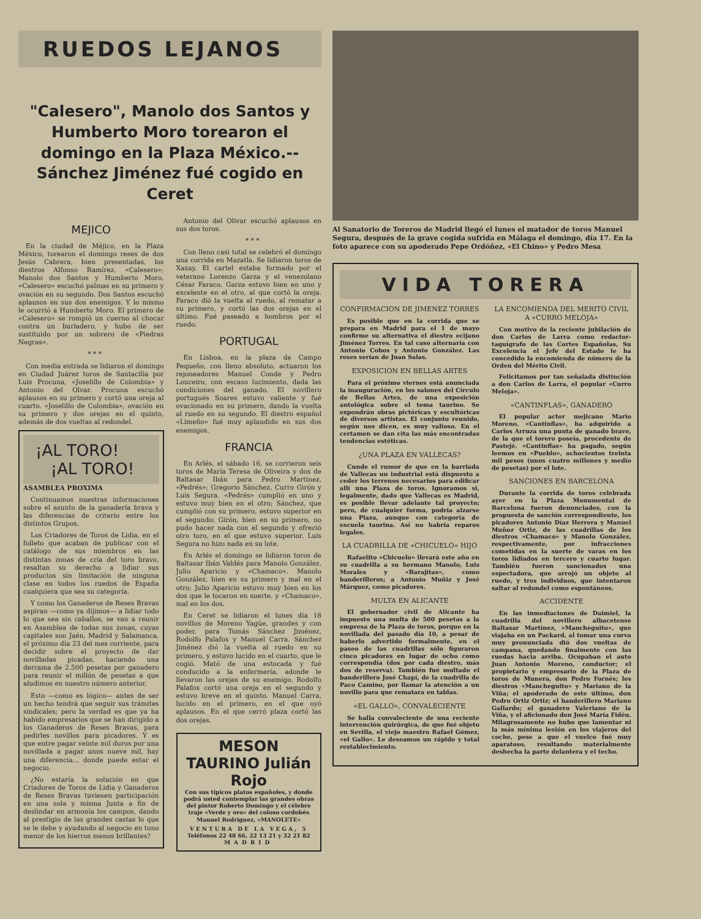RUEDOS LEJANOS
"Calesero", Manolo dos Santos y Humberto Moro torearon el domingo en la Plaza México.--Sánchez Jiménez fué cogido en Ceret
MEJICO
En la ciudad de Méjico, en la Plaza México, torearon el domingo reses de dos Jesús Cabrera, bien presentadas, los diestros Alfonso Ramírez, «Calesero»; Manolo dos Santos y Humberto Moro. «Calesero» escuchó palmas en su primero y ovación en su segundo. Dos Santos escuchó aplausos en sus dos enemigos. Y lo mismo le ocurrió a Humberto Moro. El primero de «Calesero» se rompió un cuerno al chocar contra un burladero, y hubo de ser sustituido por un sobrero de «Piedras Negras».
* * *
Con media entrada se lidiaron el domingo en Ciudad Juárez toros de Santacilia por Luis Procuna, «Joselillo de Colombia» y Antonio del Olvar. Procuna escuchó aplausos en su primero y cortó una oreja al cuarto. «Joselillo de Colombia», ovación en su primero y dos orejas en el quinto, además de dos vueltas al redondel.
¡AL TORO!
¡AL TORO!
ASAMBLEA PROXIMA
Continuamos nuestras informaciones sobre el asunto de la ganadería brava y las diferencias de criterio entre los distintos Grupos.
Los Criadores de Toros de Lidia, en el folleto que acaban de publicar con el catálogo de sus miembros en las distintas zonas de cría del toro bravo, resaltan su derecho a lidiar sus productos sin limitación de ninguna clase en todos los ruedos de España cualquiera que sea su categoría.
Y como los Ganaderos de Reses Bravas aspiran —como ya dijimos— a lidiar todo lo que sea sin caballos, se van a reunir en Asamblea de todas sus zonas, cuyas capitales son Jaén, Madrid y Salamanca, el próximo día 23 del mes corriente, para decidir sobre el proyecto de dar novilladas picadas, haciendo una derrama de 2.500 pesetas por ganadero para reunir el millón de pesetas a que aludimos en nuestro número anterior.
Esto —como es lógico— antes de ser un hecho tendrá que seguir sus trámites sindicales; pero la verdad es que ya ha habido empresarios que se han dirigido a los Ganaderos de Reses Bravas, para pedirles novillos para picadores. Y es que entre pagar veinte mil duros por una novillada a pagar unos nueve mil, hay una diferencia... donde puede estar el negocio.
¿No estaría la solución en que Criadores de Toros de Lidia y Ganaderos de Reses Bravas tuviesen participación en una sola y misma Junta a fin de deslindar en armonía los campos, dando al prestigio de las grandes castas lo que se le debe y ayudando al negocio en tono menor de los hierros menos brillantes?
Antonio del Olivar escuchó aplausos en sus dos toros.
* * *
Con lleno casi total se celebró el domingo una corrida en Mazatla. Se lidiaron toros de Xaxay. El cartel estaba formado por el veterano Lorenzo Garza y el venezolano César Faraco. Garza estuvo bien en uno y excelente en el otro, al que cortó la oreja. Faraco dió la vuelta al ruedo, al rematar a su primero, y cortó las dos orejas en el último. Fué paseado a hombros por el ruedo.
PORTUGAL
En Lisboa, en la plaza de Campo Pequeño, con lleno absoluto, actuaron los rejoneadores Manuel Conde y Pedro Louceiro, con escaso lucimiento, dada las condiciones del ganado. El novillero portugués Soares estuvo valiente y fué ovacionado en su primero, dando la vuelta al ruedo en su segundo. El diestro español «Limeño» fué muy aplaudido en sus dos enemigos.
FRANCIA
En Arlés, el sábado 16, se corrieron seis toros de María Teresa de Oliveira y dos de Baltasar Ibán para Pedro Martínez, «Pedrés»; Gregorio Sánchez, Curro Girón y Luis Segura. «Pedrés» cumplió en uno y estuvo muy bien en el otro; Sánchez, que cumplió con su primero, estuvo superior en el segundo; Girón, bien en su primero, no pudo hacer nada con el segundo y ofreció otro toro, en el que estuvo superior. Luis Segura no hizo nada en su lote.
En Arlés el domingo se lidiaron toros de Baltasar Ibán Valdés para Manolo González, Julio Aparicio y «Chamaco». Manolo González, bien en su primero y mal en el otro; Julio Aparicio estuvo muy bien en los dos que le tocaron en suerte, y «Chamaco», mal en los dos.
En Ceret se lidiaron el lunes día 18 novillos de Moreno Yagüe, grandes y con poder, para Tomás Sánchez Jiménez, Rodolfo Palafox y Manuel Carra. Sánchez Jiménez dió la vuelta al ruedo en su primero, y estuvo lucido en el cuarto, que le cogió. Mató de una estocada y fué conducido a la enfermería, adonde le llevaron las orejas de su enemigo. Rodolfo Palafox cortó una oreja en el segundo y estuvo breve en el quinto. Manuel Carra, lucido en el primero, en el que oyó aplausos. En el que cerró plaza cortó las dos orejas.
MESON TAURINO Julián Rojo
Con sus típicos platos españoles, y donde podrá usted contemplar las grandes obras del pintor Roberto Domingo y el célebre traje «Verde y oro» del coloso cordobés Manuel Rodríguez, «MANOLETE»
VENTURA DE LA VEGA, 5
Teléfonos 22 48 66, 22 13 21 y 32 21 82
MADRID
Al Sanatorio de Toreros de Madrid llegó el lunes el matador de toros Manuel Segura, después de la grave cogida sufrida en Málaga el domingo, día 17. En la foto aparece con su apoderado Pepe Ordóñez, «El Chino» y Pedro Mesa
VIDA TORERA
CONFIRMACION DE JIMENEZ TORRES
Es posible que en la corrida que se prepara en Madrid para el 1 de mayo confirme su alternativa el diestro ecijano Jiménez Torres. En tal caso alternaría con Antonio Cobos y Antonio González. Las reses serían de Juan Salas.
EXPOSICION EN BELLAS ARTES
Para el próximo viernes está anunciada la inauguración, en los salones del Círculo de Bellas Artes, de una exposición antológica sobre el tema taurino. Se expondrán obras pictóricas y escultóricas de diversos artistas. El conjunto reunido, según nos dicen, es muy valioso. En el certamen se dan cita las más encontradas tendencias estéticas.
¿UNA PLAZA EN VALLECAS?
Cunde el rumor de que en la barriada de Vallecas un industrial está dispuesto a ceder los terrenos necesarios para edificar allí una Plaza de toros. Ignoramos si, legalmente, dado que Vallecas es Madrid, es posible llevar adelante tal proyecto; pero, de cualquier forma, podría alzarse una Plaza, aunque con categoría de escuela taurina. Así no habría reparos legales.
LA CUADRILLA DE «CHICUELO» HIJO
Rafaelito «Chicuelo» llevará este año en su cuadrilla a su hermano Manolo, Luis Morales y «Barajitas», como banderilleros; a Antonio Muñiz y José Márquez, como picadores.
MULTA EN ALICANTE
El gobernador civil de Alicante ha impuesto una multa de 500 pesetas a la empresa de la Plaza de toros, porque en la novillada del pasado día 10, a pesar de haberlo advertido formalmente, en el paseo de las cuadrillas sólo figuraron cinco picadores en lugar de ocho como correspondía (dos por cada diestro, más dos de reserva). También fué multado el banderillero José Chapí, de la cuadrilla de Paco Camino, por llamar la atención a un novillo para que rematara en tablas.
«EL GALLO», CONVALECIENTE
Se halla convaleciente de una reciente intervención quirúrgica, de que fué objeto en Sevilla, el viejo maestro Rafael Gómez, «el Gallo». Le deseamos un rápido y total restablecimiento.
LA ENCOMIENDA DEL MERITO CIVIL A «CURRO MELOJA»
Con motivo de la reciente jubilación de don Carlos de Larra como redactor-taquígrafo de las Cortes Españolas, Su Excelencia el Jefe del Estado le ha concedido la encomienda de número de la Orden del Mérito Civil.
Felicitamos por tan señalada distinción a don Carlos de Larra, el popular «Curro Meloja».
«CANTINFLAS», GANADERO
El popular actor mejicano Mario Moreno, «Cantinflas», ha adquirido a Carlos Arruza una punta de ganado bravo, de la que el torero poseía, procedente de Pastejé. «Cantinflas» ha pagado, según leemos en «Pueblo», ochocientos treinta mil pesos (unos cuatro millones y medio de pesetas) por el lote.
SANCIONES EN BARCELONA
Durante la corrida de toros celebrada ayer en la Plaza Monumental de Barcelona fueron denunciados, con la propuesta de sanción correspondiente, los picadores Antonio Díaz Herrera y Manuel Muñoz Ortiz, de las cuadrillas de los diestros «Chamaco» y Manolo González, respectivamente, por infracciones cometidas en la suerte de varas en los toros lidiados en tercero y cuarto lugar. También fueron sancionados una espectadora, que arrojó un objeto al ruedo, y tres individuos, que intentaron saltar al redondel como espontáneos.
ACCIDENTE
En las inmediaciones de Daimiel, la cuadrilla del novillero albacetense Baltasar Martínez, «Mancheguito», que viajaba en un Packard, al tomar una curva muy pronunciada dió dos vueltas de campana, quedando finalmente con las ruedas hacia arriba. Ocupaban el auto Juan Antonio Moreno, conductor; el propietario y empresario de la Plaza de toros de Munera, don Pedro Fornés; los diestros «Mancheguito» y Mariano de la Viña; el apoderado de este último, don Pedro Ortiz Ortiz; el banderillero Mariano Gallardo; el ganadero Valeriano de la Viña, y el aficionado don José María Fidéu. Milagrosamente no hubo que lamentar ni la más mínima lesión en los viajeros del coche, pese a que el vuelco fué muy aparatoso, resultando materialmente deshecha la parte delantera y el techo.